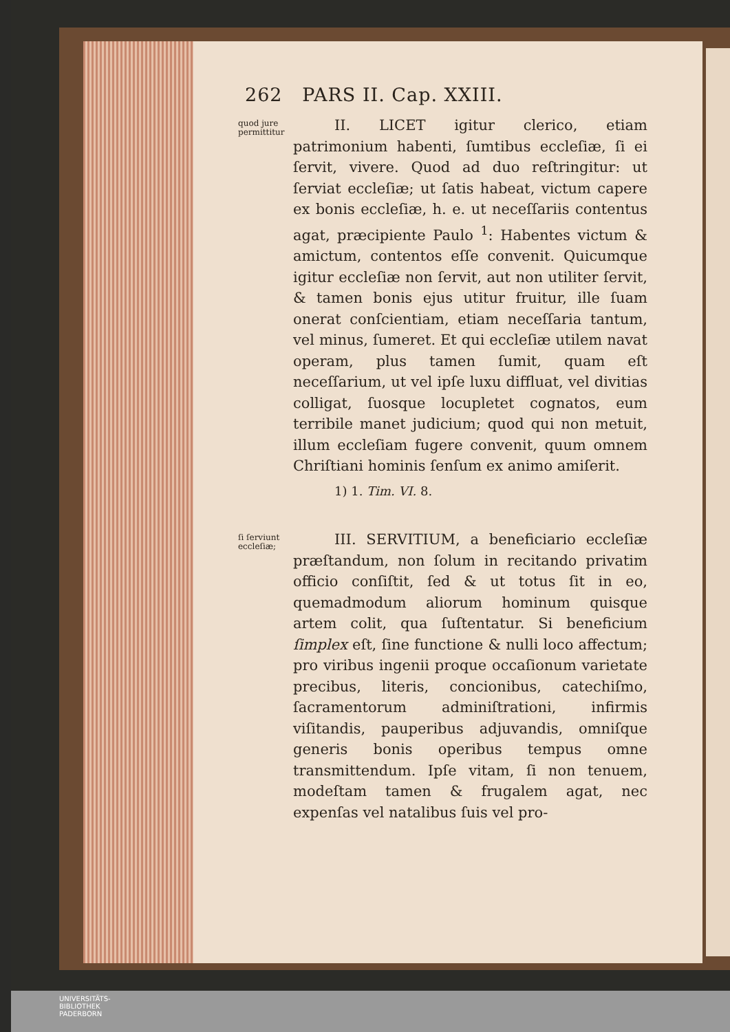262 PARS II. Cap. XXIII.
quod jure permittitur
II. LICET igitur clerico, etiam patrimonium habenti, ſumtibus eccleſiæ, ſi ei ſervit, vivere. Quod ad duo reſtringitur: ut ſerviat eccleſiæ; ut ſatis habeat, victum capere ex bonis eccleſiæ, h. e. ut neceſſariis contentus agat, præcipiente Paulo <sup>1</sup>: Habentes victum & amictum, contentos eſſe convenit. Quicumque igitur eccleſiæ non ſervit, aut non utiliter ſervit, & tamen bonis ejus utitur fruitur, ille ſuam onerat conſcientiam, etiam neceſſaria tantum, vel minus, ſumeret. Et qui eccleſiæ utilem navat operam, plus tamen ſumit, quam eſt neceſſarium, ut vel ipſe luxu diffluat, vel divitias colligat, ſuosque locupletet cognatos, eum terribile manet judicium; quod qui non metuit, illum eccleſiam fugere convenit, quum omnem Chriſtiani hominis ſenſum ex animo amiſerit.
1) 1. Tim. VI. 8.
ſi ſerviunt eccleſiæ;
III. SERVITIUM, a beneficiario eccleſiæ præſtandum, non ſolum in recitando privatim officio conſiſtit, ſed & ut totus ſit in eo, quemadmodum aliorum hominum quisque artem colit, qua ſuſtentatur. Si beneficium ſimplex eſt, ſine functione & nulli loco affectum; pro viribus ingenii proque occaſionum varietate precibus, literis, concionibus, catechiſmo, ſacramentorum adminiſtrationi, infirmis viſitandis, pauperibus adjuvandis, omniſque generis bonis operibus tempus omne transmittendum. Ipſe vitam, ſi non tenuem, modeſtam tamen & frugalem agat, nec expenſas vel natalibus ſuis vel pro-
UNIVERSITÄTS-
BIBLIOTHEK
PADERBORN